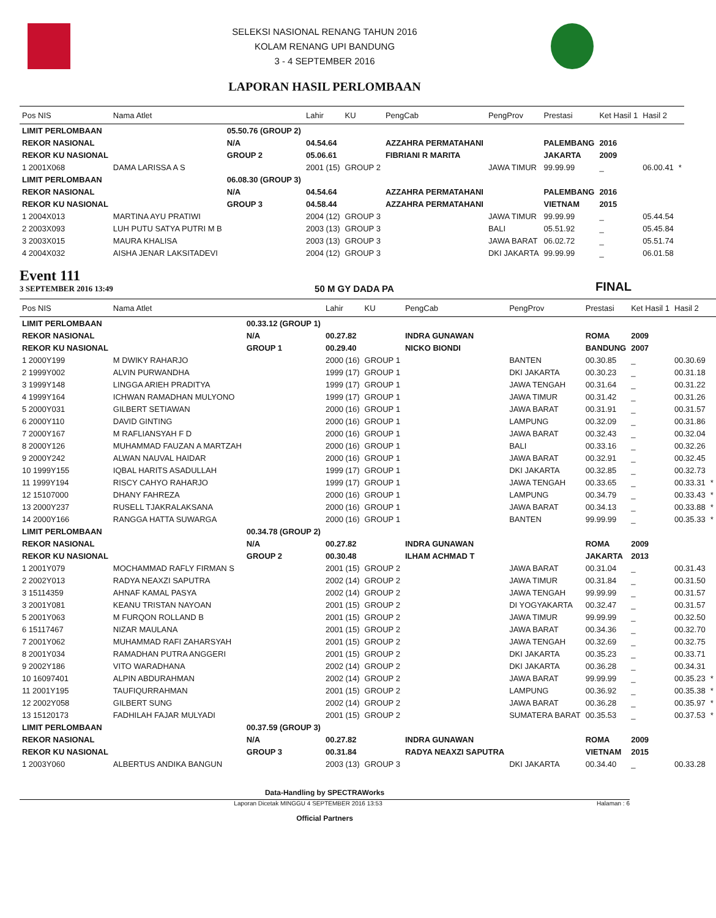SELEKSI NASIONAL RENANG TAHUN 2016
KOLAM RENANG UPI BANDUNG
3 - 4 SEPTEMBER 2016
LAPORAN HASIL PERLOMBAAN
| Pos NIS | Nama Atlet | | Lahir | KU | PengCab | PengProv | Prestasi | Ket Hasil 1 | Hasil 2 | |
| --- | --- | --- | --- | --- | --- | --- | --- | --- | --- | --- |
| LIMIT PERLOMBAAN | | 05.50.76 (GROUP 2) | | | | | | | | |
| REKOR NASIONAL | | N/A | 04.54.64 | | AZZAHRA PERMATAHANI | | PALEMBANG | 2016 | | |
| REKOR KU NASIONAL | | GROUP 2 | 05.06.61 | | FIBRIANI R MARITA | | JAKARTA | 2009 | | |
| 1 2001X068 | DAMA LARISSA A S | | 2001 (15) | GROUP 2 | | JAWA TIMUR | 99.99.99 | _ | 06.00.41 | * |
| LIMIT PERLOMBAAN | | 06.08.30 (GROUP 3) | | | | | | | | |
| REKOR NASIONAL | | N/A | 04.54.64 | | AZZAHRA PERMATAHANI | | PALEMBANG | 2016 | | |
| REKOR KU NASIONAL | | GROUP 3 | 04.58.44 | | AZZAHRA PERMATAHANI | | VIETNAM | 2015 | | |
| 1 2004X013 | MARTINA AYU PRATIWI | | 2004 (12) | GROUP 3 | | JAWA TIMUR | 99.99.99 | _ | 05.44.54 | |
| 2 2003X093 | LUH PUTU SATYA PUTRI M B | | 2003 (13) | GROUP 3 | | BALI | 05.51.92 | _ | 05.45.84 | |
| 3 2003X015 | MAURA KHALISA | | 2003 (13) | GROUP 3 | | JAWA BARAT | 06.02.72 | _ | 05.51.74 | |
| 4 2004X032 | AISHA JENAR LAKSITADEVI | | 2004 (12) | GROUP 3 | | DKI JAKARTA | 99.99.99 | _ | 06.01.58 | |
Event 111
3 SEPTEMBER 2016 13:49
50 M GY DADA PA
FINAL
| Pos NIS | Nama Atlet | | Lahir | KU | PengCab | PengProv | Prestasi | Ket Hasil 1 | Hasil 2 | |
| --- | --- | --- | --- | --- | --- | --- | --- | --- | --- | --- |
| LIMIT PERLOMBAAN | | 00.33.12 (GROUP 1) | | | | | | | | |
| REKOR NASIONAL | | N/A | 00.27.82 | | INDRA GUNAWAN | | ROMA | 2009 | | |
| REKOR KU NASIONAL | | GROUP 1 | 00.29.40 | | NICKO BIONDI | | BANDUNG | 2007 | | |
| 1 2000Y199 | M DWIKY RAHARJO | | 2000 (16) | GROUP 1 | | BANTEN | 00.30.85 | _ | 00.30.69 | |
| 2 1999Y002 | ALVIN PURWANDHA | | 1999 (17) | GROUP 1 | | DKI JAKARTA | 00.30.23 | _ | 00.31.18 | |
| 3 1999Y148 | LINGGA ARIEH PRADITYA | | 1999 (17) | GROUP 1 | | JAWA TENGAH | 00.31.64 | _ | 00.31.22 | |
| 4 1999Y164 | ICHWAN RAMADHAN MULYONO | | 1999 (17) | GROUP 1 | | JAWA TIMUR | 00.31.42 | _ | 00.31.26 | |
| 5 2000Y031 | GILBERT SETIAWAN | | 2000 (16) | GROUP 1 | | JAWA BARAT | 00.31.91 | _ | 00.31.57 | |
| 6 2000Y110 | DAVID GINTING | | 2000 (16) | GROUP 1 | | LAMPUNG | 00.32.09 | _ | 00.31.86 | |
| 7 2000Y167 | M RAFLIANSYAH F D | | 2000 (16) | GROUP 1 | | JAWA BARAT | 00.32.43 | _ | 00.32.04 | |
| 8 2000Y126 | MUHAMMAD FAUZAN A MARTZAH | | 2000 (16) | GROUP 1 | | BALI | 00.33.16 | _ | 00.32.26 | |
| 9 2000Y242 | ALWAN NAUVAL HAIDAR | | 2000 (16) | GROUP 1 | | JAWA BARAT | 00.32.91 | _ | 00.32.45 | |
| 10 1999Y155 | IQBAL HARITS ASADULLAH | | 1999 (17) | GROUP 1 | | DKI JAKARTA | 00.32.85 | _ | 00.32.73 | |
| 11 1999Y194 | RISCY CAHYO RAHARJO | | 1999 (17) | GROUP 1 | | JAWA TENGAH | 00.33.65 | _ | 00.33.31 | * |
| 12 15107000 | DHANY FAHREZA | | 2000 (16) | GROUP 1 | | LAMPUNG | 00.34.79 | _ | 00.33.43 | * |
| 13 2000Y237 | RUSELL TJAKRALAKSANA | | 2000 (16) | GROUP 1 | | JAWA BARAT | 00.34.13 | _ | 00.33.88 | * |
| 14 2000Y166 | RANGGA HATTA SUWARGA | | 2000 (16) | GROUP 1 | | BANTEN | 99.99.99 | _ | 00.35.33 | * |
| LIMIT PERLOMBAAN | | 00.34.78 (GROUP 2) | | | | | | | | |
| REKOR NASIONAL | | N/A | 00.27.82 | | INDRA GUNAWAN | | ROMA | 2009 | | |
| REKOR KU NASIONAL | | GROUP 2 | 00.30.48 | | ILHAM ACHMAD T | | JAKARTA | 2013 | | |
| 1 2001Y079 | MOCHAMMAD RAFLY FIRMAN S | | 2001 (15) | GROUP 2 | | JAWA BARAT | 00.31.04 | _ | 00.31.43 | |
| 2 2002Y013 | RADYA NEAXZI SAPUTRA | | 2002 (14) | GROUP 2 | | JAWA TIMUR | 00.31.84 | _ | 00.31.50 | |
| 3 15114359 | AHNAF KAMAL PASYA | | 2002 (14) | GROUP 2 | | JAWA TENGAH | 99.99.99 | _ | 00.31.57 | |
| 3 2001Y081 | KEANU TRISTAN NAYOAN | | 2001 (15) | GROUP 2 | | DI YOGYAKARTA | 00.32.47 | _ | 00.31.57 | |
| 5 2001Y063 | M FURQON ROLLAND B | | 2001 (15) | GROUP 2 | | JAWA TIMUR | 99.99.99 | _ | 00.32.50 | |
| 6 15117467 | NIZAR MAULANA | | 2001 (15) | GROUP 2 | | JAWA BARAT | 00.34.36 | _ | 00.32.70 | |
| 7 2001Y062 | MUHAMMAD RAFI ZAHARSYAH | | 2001 (15) | GROUP 2 | | JAWA TENGAH | 00.32.69 | _ | 00.32.75 | |
| 8 2001Y034 | RAMADHAN PUTRA ANGGERI | | 2001 (15) | GROUP 2 | | DKI JAKARTA | 00.35.23 | _ | 00.33.71 | |
| 9 2002Y186 | VITO WARADHANA | | 2002 (14) | GROUP 2 | | DKI JAKARTA | 00.36.28 | _ | 00.34.31 | |
| 10 16097401 | ALPIN ABDURAHMAN | | 2002 (14) | GROUP 2 | | JAWA BARAT | 99.99.99 | _ | 00.35.23 | * |
| 11 2001Y195 | TAUFIQURRAHMAN | | 2001 (15) | GROUP 2 | | LAMPUNG | 00.36.92 | _ | 00.35.38 | * |
| 12 2002Y058 | GILBERT SUNG | | 2002 (14) | GROUP 2 | | JAWA BARAT | 00.36.28 | _ | 00.35.97 | * |
| 13 15120173 | FADHILAH FAJAR MULYADI | | 2001 (15) | GROUP 2 | | SUMATERA BARAT | 00.35.53 | _ | 00.37.53 | * |
| LIMIT PERLOMBAAN | | 00.37.59 (GROUP 3) | | | | | | | | |
| REKOR NASIONAL | | N/A | 00.27.82 | | INDRA GUNAWAN | | ROMA | 2009 | | |
| REKOR KU NASIONAL | | GROUP 3 | 00.31.84 | | RADYA NEAXZI SAPUTRA | | VIETNAM | 2015 | | |
| 1 2003Y060 | ALBERTUS ANDIKA BANGUN | | 2003 (13) | GROUP 3 | | DKI JAKARTA | 00.34.40 | _ | 00.33.28 | |
Data-Handling by SPECTRAWorks
Laporan Dicetak MINGGU 4 SEPTEMBER 2016 13:53 Halaman : 6
Official Partners